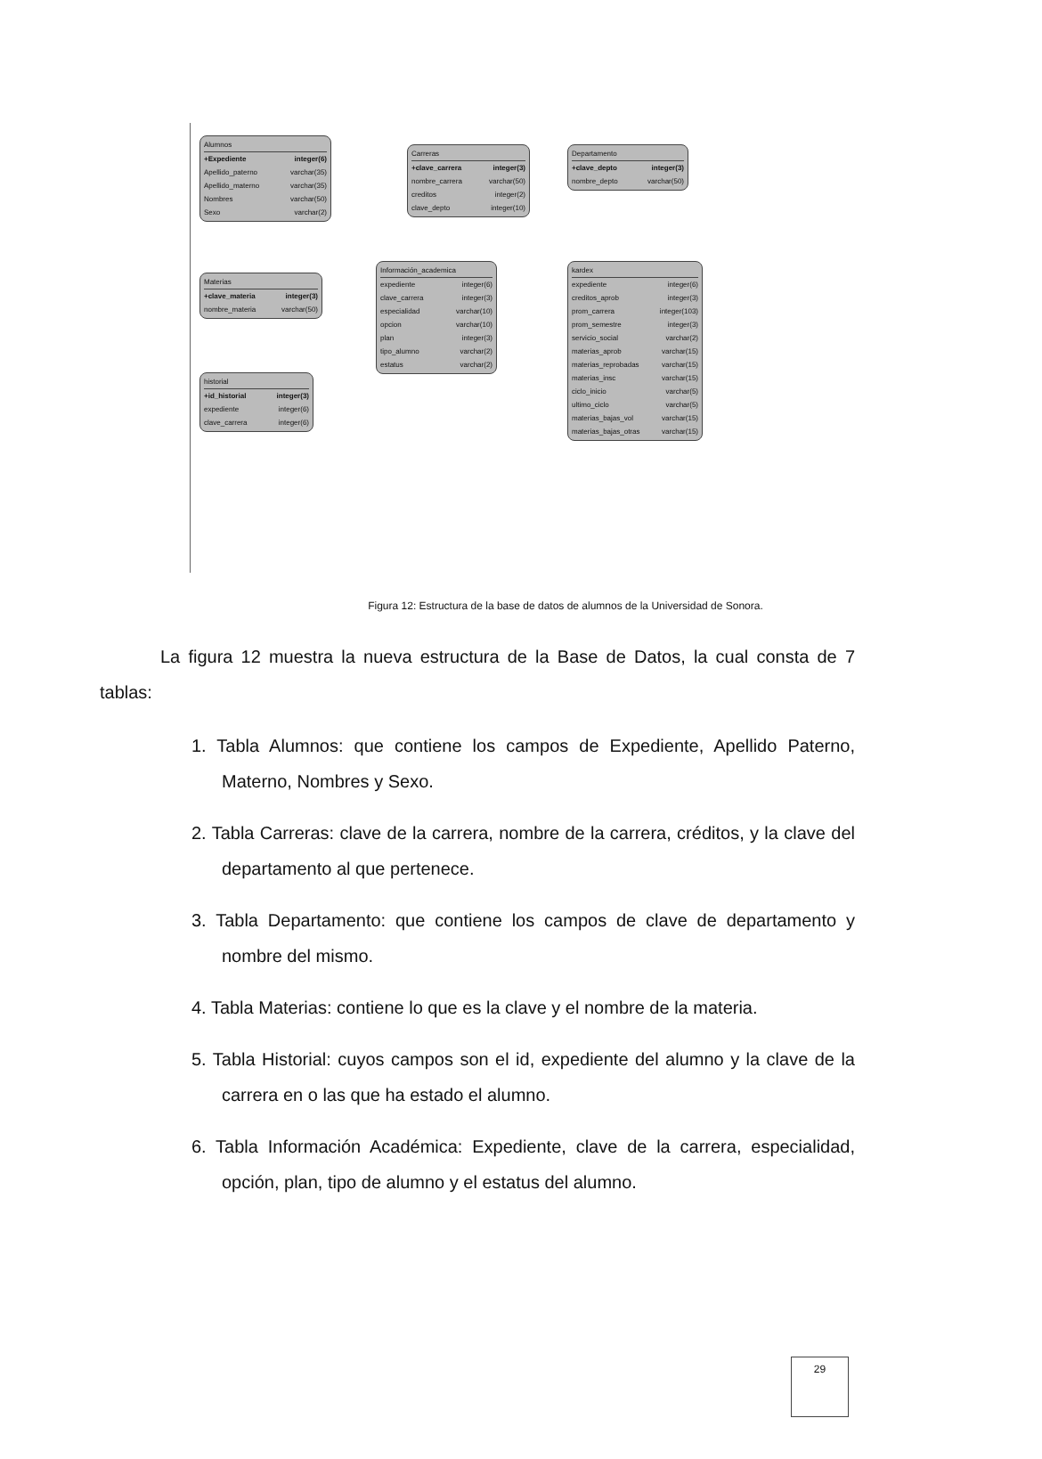Alumnos
+Expediente integer(6)
Apellido_paterno varchar(35)
Apellido_materno varchar(35)
Nombres varchar(50)
Sexo varchar(2)
Carreras
+clave_carrera integer(3)
nombre_carrera varchar(50)
creditos integer(2)
clave_depto integer(10)
Departamento
+clave_depto integer(3)
nombre_depto varchar(50)
Materias
+clave_materia integer(3)
nombre_materia varchar(50)
Información_academica
expediente integer(6)
clave_carrera integer(3)
especialidad varchar(10)
opcion varchar(10)
plan integer(3)
tipo_alumno varchar(2)
estatus varchar(2)
kardex
expediente integer(6)
creditos_aprob integer(3)
prom_carrera integer(103)
prom_semestre integer(3)
servicio_social varchar(2)
materias_aprob varchar(15)
materias_reprobadas varchar(15)
materias_insc varchar(15)
ciclo_inicio varchar(5)
ultimo_ciclo varchar(5)
materias_bajas_vol varchar(15)
materias_bajas_otras varchar(15)
historial
+id_historial integer(3)
expediente integer(6)
clave_carrera integer(6)
Figura 12: Estructura de la base de datos de alumnos de la Universidad de Sonora.
La figura 12 muestra la nueva estructura de la Base de Datos, la cual consta de 7 tablas:
1. Tabla Alumnos: que contiene los campos de Expediente, Apellido Paterno, Materno, Nombres y Sexo.
2. Tabla Carreras: clave de la carrera, nombre de la carrera, créditos, y la clave del departamento al que pertenece.
3. Tabla Departamento: que contiene los campos de clave de departamento y nombre del mismo.
4. Tabla Materias: contiene lo que es la clave y el nombre de la materia.
5. Tabla Historial: cuyos campos son el id, expediente del alumno y la clave de la carrera en o las que ha estado el alumno.
6. Tabla Información Académica: Expediente, clave de la carrera, especialidad, opción, plan, tipo de alumno y el estatus del alumno.
29